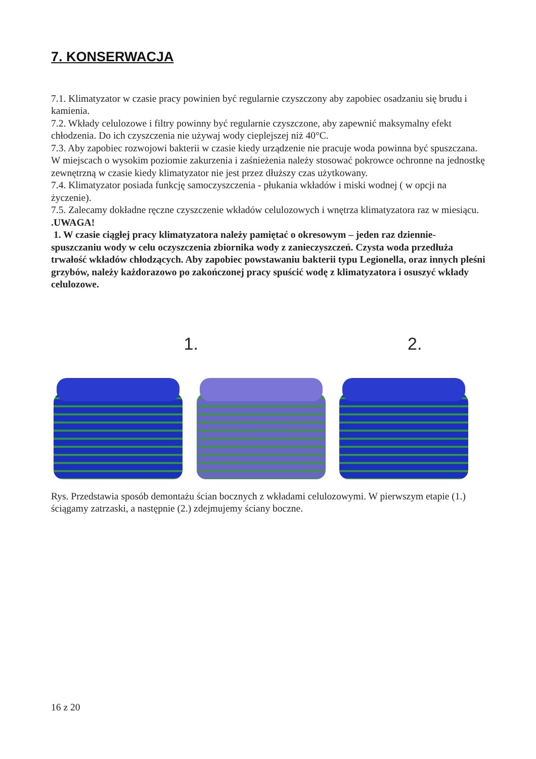7. KONSERWACJA
7.1. Klimatyzator w czasie pracy powinien być regularnie czyszczony aby zapobiec osadzaniu się brudu i kamienia.
7.2. Wkłady celulozowe i filtry powinny być regularnie czyszczone, aby zapewnić maksymalny efekt chłodzenia. Do ich czyszczenia nie używaj wody cieplejszej niż 40°C.
7.3. Aby zapobiec rozwojowi bakterii w czasie kiedy urządzenie nie pracuje woda powinna być spuszczana. W miejscach o wysokim poziomie zakurzenia i zaśnieżenia należy stosować pokrowce ochronne na jednostkę zewnętrzną w czasie kiedy klimatyzator nie jest przez dłuższy czas użytkowany.
7.4. Klimatyzator posiada funkcję samoczyszczenia - płukania wkładów i miski wodnej ( w opcji na życzenie).
7.5. Zalecamy dokładne ręczne czyszczenie wkładów celulozowych i wnętrza klimatyzatora raz w miesiącu.
.UWAGA!
1. W czasie ciągłej pracy klimatyzatora należy pamiętać o okresowym – jeden raz dziennie- spuszczaniu wody w celu oczyszczenia zbiornika wody z zanieczyszczeń. Czysta woda przedłuża trwałość wkładów chłodzących. Aby zapobiec powstawaniu bakterii typu Legionella, oraz innych pleśni grzybów, należy każdorazowo po zakończonej pracy spuścić wodę z klimatyzatora i osuszyć wkłady celulozowe.
1.
2.
Rys. Przedstawia sposób demontażu ścian bocznych z wkładami celulozowymi. W pierwszym etapie (1.) ściągamy zatrzaski, a następnie (2.) zdejmujemy ściany boczne.
16 z 20